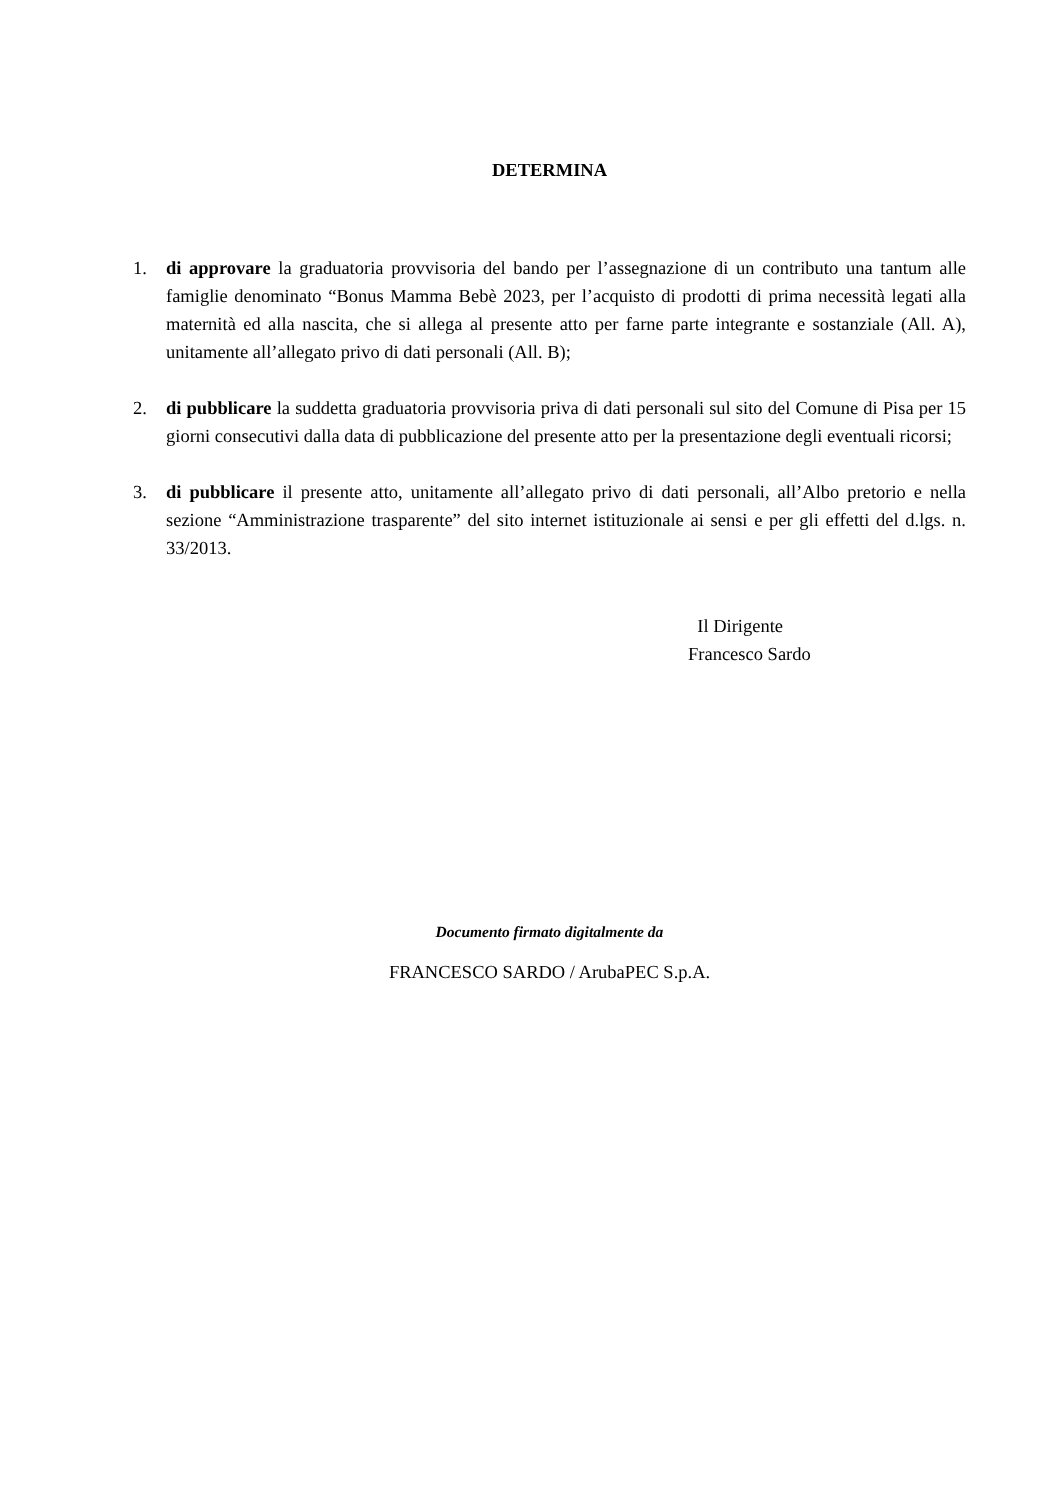DETERMINA
1. di approvare la graduatoria provvisoria del bando per l’assegnazione di un contributo una tantum alle famiglie denominato “Bonus Mamma Bebè 2023, per l’acquisto di prodotti di prima necessità legati alla maternità ed alla nascita, che si allega al presente atto per farne parte integrante e sostanziale (All. A), unitamente all’allegato privo di dati personali (All. B);
2. di pubblicare la suddetta graduatoria provvisoria priva di dati personali sul sito del Comune di Pisa per 15 giorni consecutivi dalla data di pubblicazione del presente atto per la presentazione degli eventuali ricorsi;
3. di pubblicare il presente atto, unitamente all’allegato privo di dati personali, all’Albo pretorio e nella sezione “Amministrazione trasparente” del sito internet istituzionale ai sensi e per gli effetti del d.lgs. n. 33/2013.
Il Dirigente
Francesco Sardo
Documento firmato digitalmente da
FRANCESCO SARDO / ArubaPEC S.p.A.